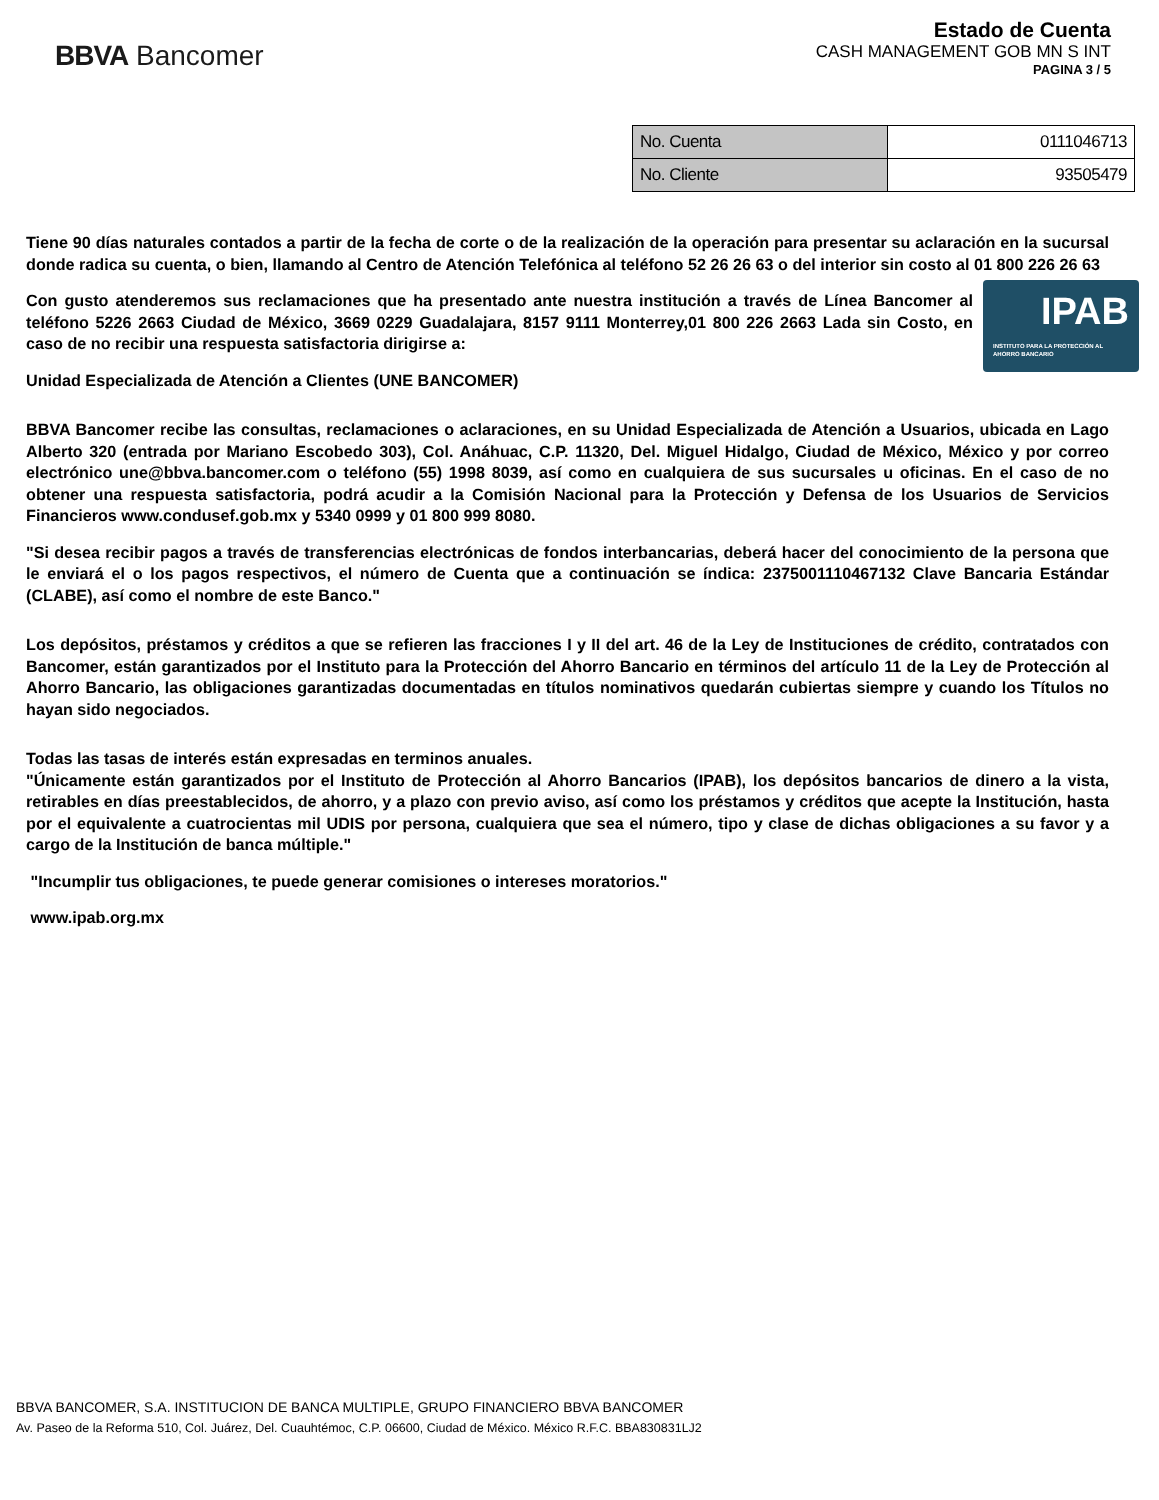BBVA Bancomer
Estado de Cuenta
CASH MANAGEMENT GOB MN S INT
PAGINA 3 / 5
| No. Cuenta | 0111046713 |
| No. Cliente | 93505479 |
Tiene 90 días naturales contados a partir de la fecha de corte o de la realización de la operación para presentar su aclaración en la sucursal donde radica su cuenta, o bien, llamando al Centro de Atención Telefónica al teléfono 52 26 26 63 o del interior sin costo al 01 800 226 26 63
IPAB
INSTITUTO PARA LA PROTECCIÓN AL AHORRO BANCARIO
Con gusto atenderemos sus reclamaciones que ha presentado ante nuestra institución a través de Línea Bancomer al teléfono 5226 2663 Ciudad de México, 3669 0229 Guadalajara, 8157 9111 Monterrey,01 800 226 2663 Lada sin Costo, en caso de no recibir una respuesta satisfactoria dirigirse a:
Unidad Especializada de Atención a Clientes (UNE BANCOMER)
BBVA Bancomer recibe las consultas, reclamaciones o aclaraciones, en su Unidad Especializada de Atención a Usuarios, ubicada en Lago Alberto 320 (entrada por Mariano Escobedo 303), Col. Anáhuac, C.P. 11320, Del. Miguel Hidalgo, Ciudad de México, México y por correo electrónico une@bbva.bancomer.com o teléfono (55) 1998 8039, así como en cualquiera de sus sucursales u oficinas. En el caso de no obtener una respuesta satisfactoria, podrá acudir a la Comisión Nacional para la Protección y Defensa de los Usuarios de Servicios Financieros www.condusef.gob.mx y 5340 0999 y 01 800 999 8080.
"Si desea recibir pagos a través de transferencias electrónicas de fondos interbancarias, deberá hacer del conocimiento de la persona que le enviará el o los pagos respectivos, el número de Cuenta que a continuación se índica: 2375001110467132 Clave Bancaria Estándar (CLABE), así como el nombre de este Banco."
Los depósitos, préstamos y créditos a que se refieren las fracciones I y II del art. 46 de la Ley de Instituciones de crédito, contratados con Bancomer, están garantizados por el Instituto para la Protección del Ahorro Bancario en términos del artículo 11 de la Ley de Protección al Ahorro Bancario, las obligaciones garantizadas documentadas en títulos nominativos quedarán cubiertas siempre y cuando los Títulos no hayan sido negociados.
Todas las tasas de interés están expresadas en terminos anuales.
"Únicamente están garantizados por el Instituto de Protección al Ahorro Bancarios (IPAB), los depósitos bancarios de dinero a la vista, retirables en días preestablecidos, de ahorro, y a plazo con previo aviso, así como los préstamos y créditos que acepte la Institución, hasta por el equivalente a cuatrocientas mil UDIS por persona, cualquiera que sea el número, tipo y clase de dichas obligaciones a su favor y a cargo de la Institución de banca múltiple."
"Incumplir tus obligaciones, te puede generar comisiones o intereses moratorios."
www.ipab.org.mx
BBVA BANCOMER, S.A. INSTITUCION DE BANCA MULTIPLE, GRUPO FINANCIERO BBVA BANCOMER
Av. Paseo de la Reforma 510, Col. Juárez, Del. Cuauhtémoc, C.P. 06600, Ciudad de México. México R.F.C. BBA830831LJ2